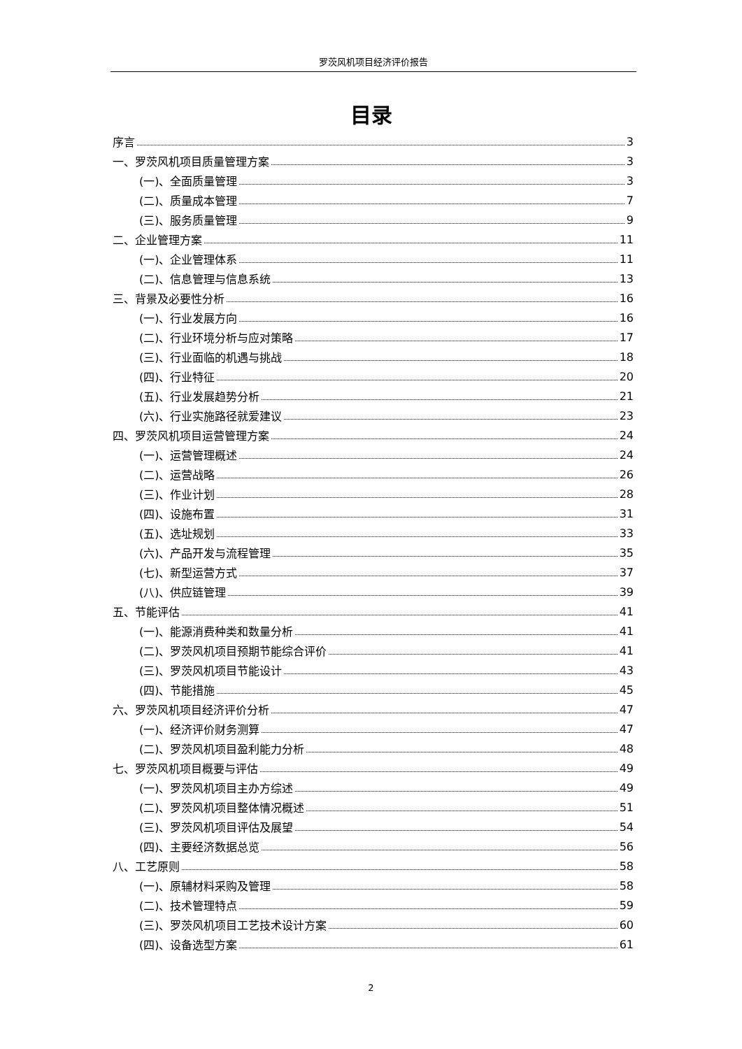罗茨风机项目经济评价报告
目录
序言 3
一、罗茨风机项目质量管理方案 3
(一)、全面质量管理 3
(二)、质量成本管理 7
(三)、服务质量管理 9
二、企业管理方案 11
(一)、企业管理体系 11
(二)、信息管理与信息系统 13
三、背景及必要性分析 16
(一)、行业发展方向 16
(二)、行业环境分析与应对策略 17
(三)、行业面临的机遇与挑战 18
(四)、行业特征 20
(五)、行业发展趋势分析 21
(六)、行业实施路径就爱建议 23
四、罗茨风机项目运营管理方案 24
(一)、运营管理概述 24
(二)、运营战略 26
(三)、作业计划 28
(四)、设施布置 31
(五)、选址规划 33
(六)、产品开发与流程管理 35
(七)、新型运营方式 37
(八)、供应链管理 39
五、节能评估 41
(一)、能源消费种类和数量分析 41
(二)、罗茨风机项目预期节能综合评价 41
(三)、罗茨风机项目节能设计 43
(四)、节能措施 45
六、罗茨风机项目经济评价分析 47
(一)、经济评价财务测算 47
(二)、罗茨风机项目盈利能力分析 48
七、罗茨风机项目概要与评估 49
(一)、罗茨风机项目主办方综述 49
(二)、罗茨风机项目整体情况概述 51
(三)、罗茨风机项目评估及展望 54
(四)、主要经济数据总览 56
八、工艺原则 58
(一)、原辅材料采购及管理 58
(二)、技术管理特点 59
(三)、罗茨风机项目工艺技术设计方案 60
(四)、设备选型方案 61
2